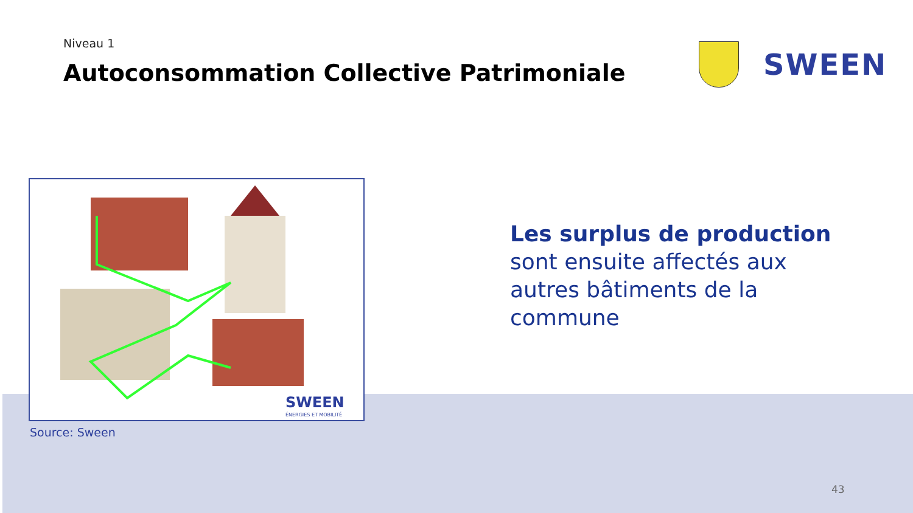Niveau 1
Autoconsommation Collective Patrimoniale
SWEEN
SWEEN
ÉNERGIES ET MOBILITÉ
Source: Sween
Les surplus de production
sont ensuite affectés aux
autres bâtiments de la
commune
43